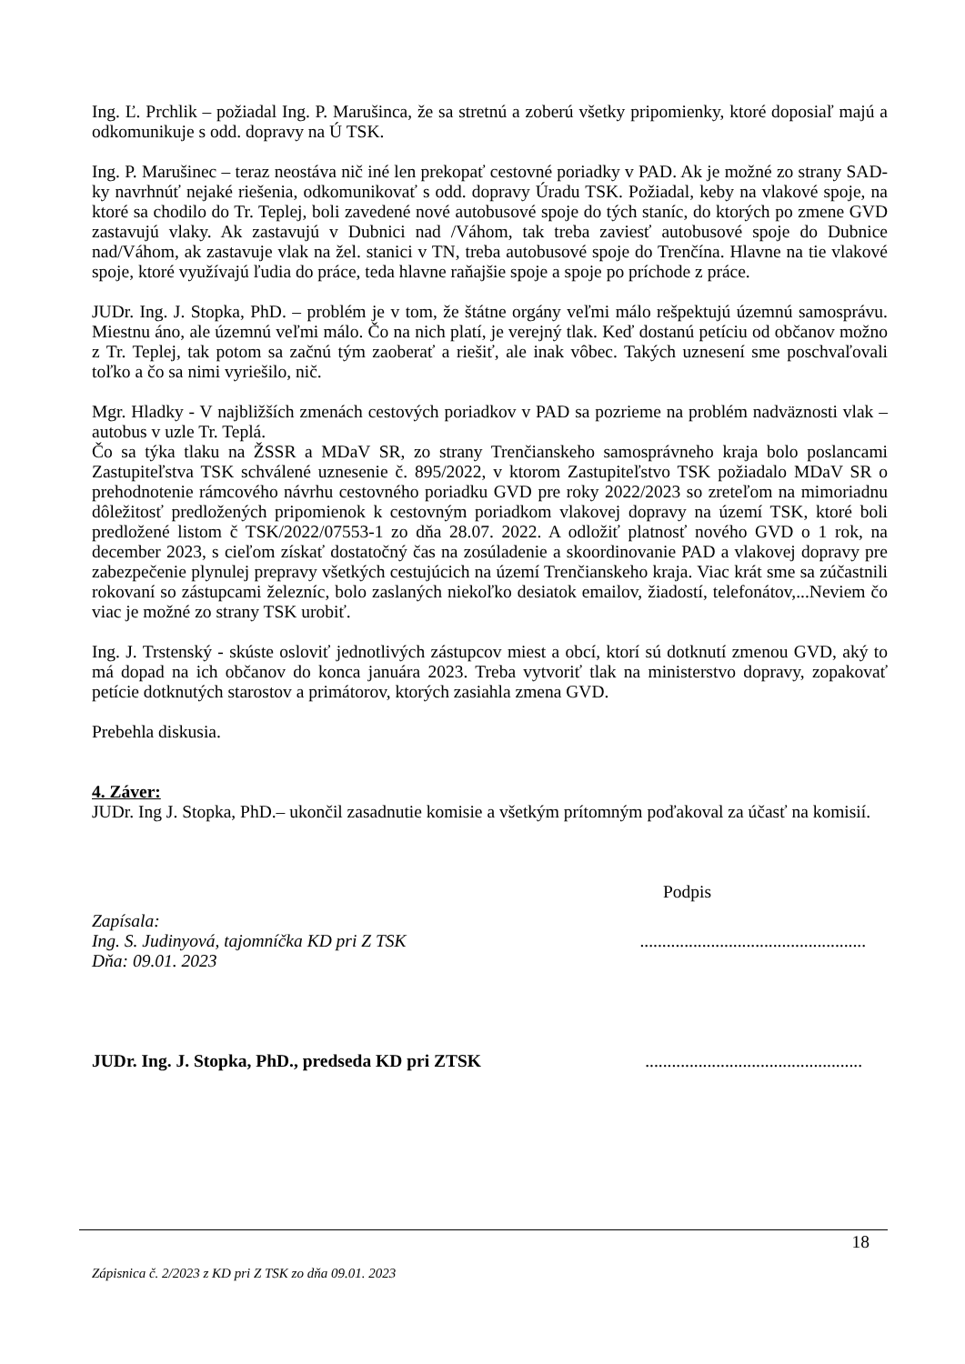Ing. Ľ. Prchlik – požiadal Ing. P. Marušinca, že sa stretnú a zoberú všetky pripomienky, ktoré doposiaľ majú a odkomunikuje s odd. dopravy na Ú TSK.
Ing. P. Marušinec – teraz neostáva nič iné len prekopať cestovné poriadky v PAD. Ak je možné zo strany SAD-ky navrhnúť nejaké riešenia, odkomunikovať s odd. dopravy Úradu TSK. Požiadal, keby na vlakové spoje, na ktoré sa chodilo do Tr. Teplej, boli zavedené nové autobusové spoje do tých staníc, do ktorých po zmene GVD zastavujú vlaky. Ak zastavujú v Dubnici nad /Váhom, tak treba zaviesť autobusové spoje do Dubnice nad/Váhom, ak zastavuje vlak na žel. stanici v TN, treba autobusové spoje do Trenčína. Hlavne na tie vlakové spoje, ktoré využívajú ľudia do práce, teda hlavne raňajšie spoje a spoje po príchode z práce.
JUDr. Ing. J. Stopka, PhD. – problém je v tom, že štátne orgány veľmi málo rešpektujú územnú samosprávu. Miestnu áno, ale územnú veľmi málo. Čo na nich platí, je verejný tlak. Keď dostanú petíciu od občanov možno z Tr. Teplej, tak potom sa začnú tým zaoberať a riešiť, ale inak vôbec. Takých uznesení sme poschvaľovali toľko a čo sa nimi vyriešilo, nič.
Mgr. Hladky - V najbližších zmenách cestových poriadkov v PAD sa pozrieme na problém nadväznosti vlak – autobus v uzle Tr. Teplá.
Čo sa týka tlaku na ŽSSR a MDaV SR, zo strany Trenčianskeho samosprávneho kraja bolo poslancami Zastupiteľstva TSK schválené uznesenie č. 895/2022, v ktorom Zastupiteľstvo TSK požiadalo MDaV SR o prehodnotenie rámcového návrhu cestovného poriadku GVD pre roky 2022/2023 so zreteľom na mimoriadnu dôležitosť predložených pripomienok k cestovným poriadkom vlakovej dopravy na území TSK, ktoré boli predložené listom č TSK/2022/07553-1 zo dňa 28.07. 2022. A odložiť platnosť nového GVD o 1 rok, na december 2023, s cieľom získať dostatočný čas na zosúladenie a skoordinovanie PAD a vlakovej dopravy pre zabezpečenie plynulej prepravy všetkých cestujúcich na území Trenčianskeho kraja. Viac krát sme sa zúčastnili rokovaní so zástupcami železníc, bolo zaslaných niekoľko desiatok emailov, žiadostí, telefonátov,...Neviem čo viac je možné zo strany TSK urobiť.
Ing. J. Trstenský - skúste osloviť jednotlivých zástupcov miest a obcí, ktorí sú dotknutí zmenou GVD, aký to má dopad na ich občanov do konca januára 2023. Treba vytvoriť tlak na ministerstvo dopravy, zopakovať petície dotknutých starostov a primátorov, ktorých zasiahla zmena GVD.
Prebehla diskusia.
4. Záver:
JUDr. Ing J. Stopka, PhD.– ukončil zasadnutie komisie a všetkým prítomným poďakoval za účasť na komisií.
Podpis
Zapísala:
Ing. S. Judinyová, tajomníčka KD pri Z TSK...................................................
Dňa: 09.01. 2023
JUDr. Ing. J. Stopka, PhD., predseda KD pri ZTSK.................................................
18
Zápisnica č. 2/2023 z KD pri Z TSK zo dňa 09.01. 2023